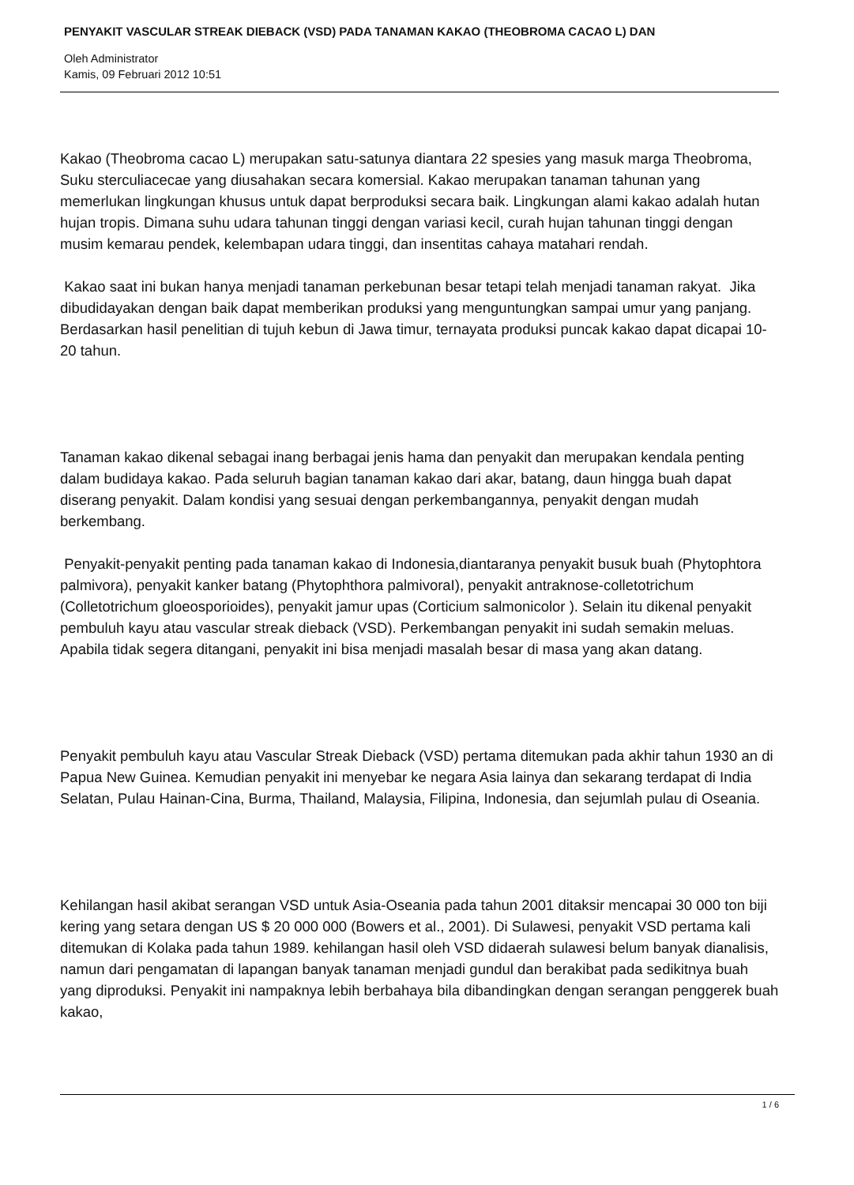PENYAKIT VASCULAR STREAK DIEBACK (VSD) PADA TANAMAN KAKAO (THEOBROMA CACAO L) DAN
Oleh Administrator
Kamis, 09 Februari 2012 10:51
Kakao (Theobroma cacao L) merupakan satu-satunya diantara 22 spesies yang masuk marga Theobroma, Suku sterculiacecae yang diusahakan secara komersial. Kakao merupakan tanaman tahunan yang memerlukan lingkungan khusus untuk dapat berproduksi secara baik. Lingkungan alami kakao adalah hutan hujan tropis. Dimana suhu udara tahunan tinggi dengan variasi kecil, curah hujan tahunan tinggi dengan musim kemarau pendek, kelembapan udara tinggi, dan insentitas cahaya matahari rendah.
Kakao saat ini bukan hanya menjadi tanaman perkebunan besar tetapi telah menjadi tanaman rakyat. Jika dibudidayakan dengan baik dapat memberikan produksi yang menguntungkan sampai umur yang panjang. Berdasarkan hasil penelitian di tujuh kebun di Jawa timur, ternayata produksi puncak kakao dapat dicapai 10-20 tahun.
Tanaman kakao dikenal sebagai inang berbagai jenis hama dan penyakit dan merupakan kendala penting dalam budidaya kakao. Pada seluruh bagian tanaman kakao dari akar, batang, daun hingga buah dapat diserang penyakit. Dalam kondisi yang sesuai dengan perkembangannya, penyakit dengan mudah berkembang.
Penyakit-penyakit penting pada tanaman kakao di Indonesia,diantaranya penyakit busuk buah (Phytophtora palmivora), penyakit kanker batang (Phytophthora palmivoraI), penyakit antraknose-colletotrichum (Colletotrichum gloeosporioides), penyakit jamur upas (Corticium salmonicolor ). Selain itu dikenal penyakit pembuluh kayu atau vascular streak dieback (VSD). Perkembangan penyakit ini sudah semakin meluas. Apabila tidak segera ditangani, penyakit ini bisa menjadi masalah besar di masa yang akan datang.
Penyakit pembuluh kayu atau Vascular Streak Dieback (VSD) pertama ditemukan pada akhir tahun 1930 an di Papua New Guinea. Kemudian penyakit ini menyebar ke negara Asia lainya dan sekarang terdapat di India Selatan, Pulau Hainan-Cina, Burma, Thailand, Malaysia, Filipina, Indonesia, dan sejumlah pulau di Oseania.
Kehilangan hasil akibat serangan VSD untuk Asia-Oseania pada tahun 2001 ditaksir mencapai 30 000 ton biji kering yang setara dengan US $ 20 000 000 (Bowers et al., 2001). Di Sulawesi, penyakit VSD pertama kali ditemukan di Kolaka pada tahun 1989. kehilangan hasil oleh VSD didaerah sulawesi belum banyak dianalisis, namun dari pengamatan di lapangan banyak tanaman menjadi gundul dan berakibat pada sedikitnya buah yang diproduksi. Penyakit ini nampaknya lebih berbahaya bila dibandingkan dengan serangan penggerek buah kakao,
1 / 6